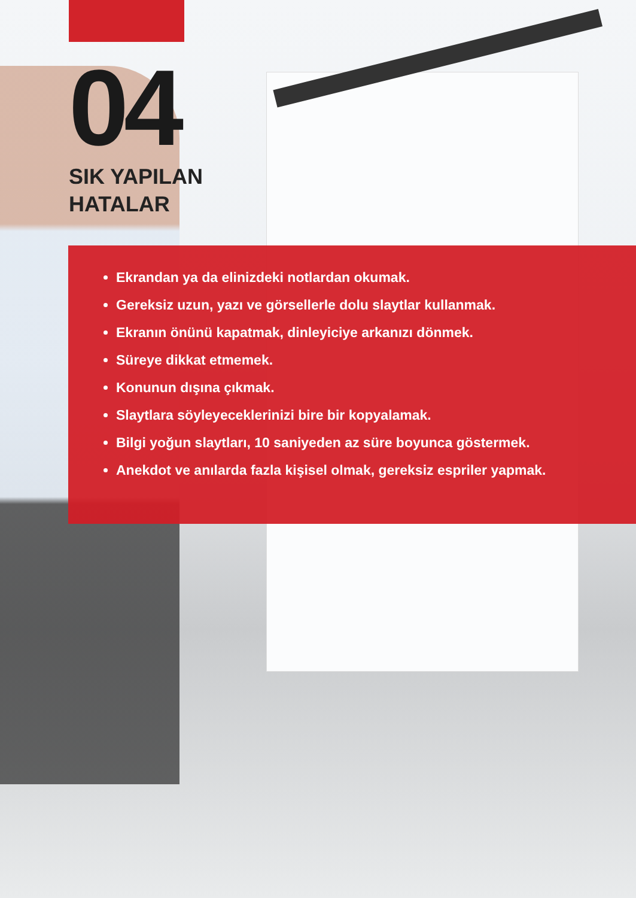04
SIK YAPILAN
HATALAR
Ekrandan ya da elinizdeki notlardan okumak.
Gereksiz uzun, yazı ve görsellerle dolu slaytlar kullanmak.
Ekranın önünü kapatmak, dinleyiciye arkanızı dönmek.
Süreye dikkat etmemek.
Konunun dışına çıkmak.
Slaytlara söyleyeceklerinizi bire bir kopyalamak.
Bilgi yoğun slaytları, 10 saniyeden az süre boyunca göstermek.
Anekdot ve anılarda fazla kişisel olmak, gereksiz espriler yapmak.